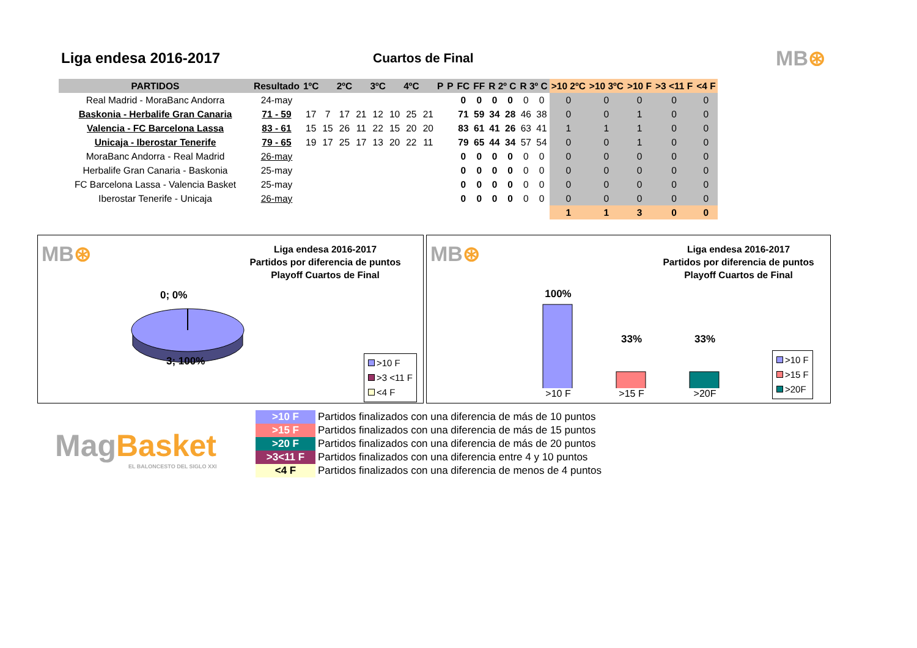Liga endesa 2016-2017 Cuartos de Final
MB⊛
| PARTIDOS | Resultado | 1ºC | | 2ºC | | 3ºC | | 4ºC | | P | P | FC | FF | R 2º C | | R 3º C | | >10 2ºC | >10 3ºC | >10 F | >3 <11 F | <4 F |
| --- | --- | --- | --- | --- | --- | --- | --- | --- | --- | --- | --- | --- | --- | --- | --- | --- | --- | --- | --- | --- | --- | --- |
| Real Madrid - MoraBanc Andorra | 24-may | | | | | | | | | | | 0 | 0 | 0 | 0 | 0 | 0 | 0 | 0 | 0 | 0 | 0 |
| Baskonia - Herbalife Gran Canaria | 71 - 59 | 17 | 7 | 17 | 21 | 12 | 10 | 25 | 21 | | | 71 | 59 | 34 | 28 | 46 | 38 | 0 | 0 | 1 | 0 | 0 |
| Valencia - FC Barcelona Lassa | 83 - 61 | 15 | 15 | 26 | 11 | 22 | 15 | 20 | 20 | | | 83 | 61 | 41 | 26 | 63 | 41 | 1 | 1 | 1 | 0 | 0 |
| Unicaja - Iberostar Tenerife | 79 - 65 | 19 | 17 | 25 | 17 | 13 | 20 | 22 | 11 | | | 79 | 65 | 44 | 34 | 57 | 54 | 0 | 0 | 1 | 0 | 0 |
| MoraBanc Andorra - Real Madrid | 26-may | | | | | | | | | | | 0 | 0 | 0 | 0 | 0 | 0 | 0 | 0 | 0 | 0 | 0 |
| Herbalife Gran Canaria - Baskonia | 25-may | | | | | | | | | | | 0 | 0 | 0 | 0 | 0 | 0 | 0 | 0 | 0 | 0 | 0 |
| FC Barcelona Lassa - Valencia Basket | 25-may | | | | | | | | | | | 0 | 0 | 0 | 0 | 0 | 0 | 0 | 0 | 0 | 0 | 0 |
| Iberostar Tenerife - Unicaja | 26-may | | | | | | | | | | | 0 | 0 | 0 | 0 | 0 | 0 | 0 | 0 | 0 | 0 | 0 |
| | | | | | | | | | | | | | | | | | | 1 | 1 | 3 | 0 | 0 |
MB⊛
Liga endesa 2016-2017
Partidos por diferencia de puntos
Playoff Cuartos de Final
0; 0%
3; 100%
>10 F
>3 <11 F
<4 F
MB⊛
Liga endesa 2016-2017
Partidos por diferencia de puntos
Playoff Cuartos de Final
100%
33% 33%
>10 F >15 F >20F
>10 F
>15 F
>20F
MagBasket
EL BALONCESTO DEL SIGLO XXI
| >10 F | Partidos finalizados con una diferencia de más de 10 puntos |
| >15 F | Partidos finalizados con una diferencia de más de 15 puntos |
| >20 F | Partidos finalizados con una diferencia de más de 20 puntos |
| >3<11 F | Partidos finalizados con una diferencia entre 4 y 10 puntos |
| <4 F | Partidos finalizados con una diferencia de menos de 4 puntos |